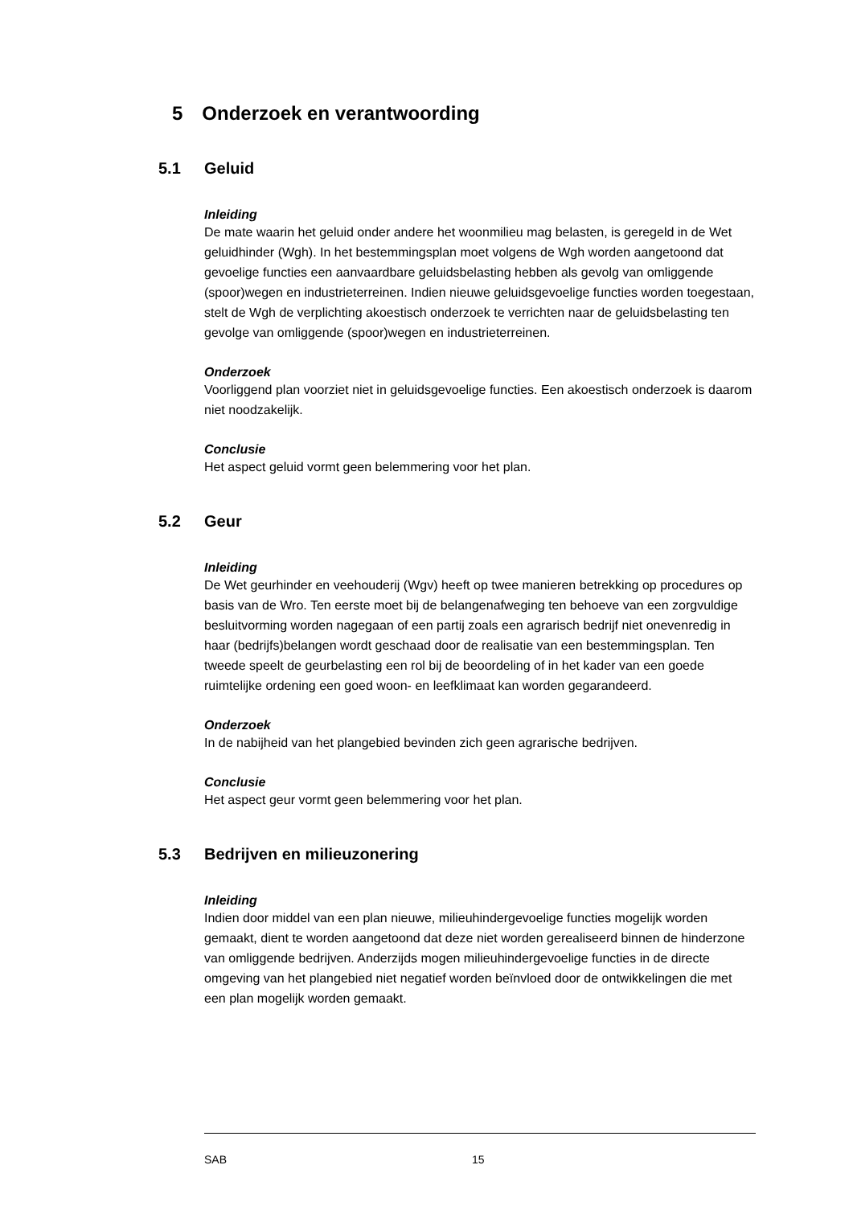5 Onderzoek en verantwoording
5.1 Geluid
Inleiding
De mate waarin het geluid onder andere het woonmilieu mag belasten, is geregeld in de Wet geluidhinder (Wgh). In het bestemmingsplan moet volgens de Wgh worden aangetoond dat gevoelige functies een aanvaardbare geluidsbelasting hebben als gevolg van omliggende (spoor)wegen en industrieterreinen. Indien nieuwe geluidsgevoelige functies worden toegestaan, stelt de Wgh de verplichting akoestisch onderzoek te verrichten naar de geluidsbelasting ten gevolge van omliggende (spoor)wegen en industrieterreinen.
Onderzoek
Voorliggend plan voorziet niet in geluidsgevoelige functies. Een akoestisch onderzoek is daarom niet noodzakelijk.
Conclusie
Het aspect geluid vormt geen belemmering voor het plan.
5.2 Geur
Inleiding
De Wet geurhinder en veehouderij (Wgv) heeft op twee manieren betrekking op procedures op basis van de Wro. Ten eerste moet bij de belangenafweging ten behoeve van een zorgvuldige besluitvorming worden nagegaan of een partij zoals een agrarisch bedrijf niet onevenredig in haar (bedrijfs)belangen wordt geschaad door de realisatie van een bestemmingsplan. Ten tweede speelt de geurbelasting een rol bij de beoordeling of in het kader van een goede ruimtelijke ordening een goed woon- en leefklimaat kan worden gegarandeerd.
Onderzoek
In de nabijheid van het plangebied bevinden zich geen agrarische bedrijven.
Conclusie
Het aspect geur vormt geen belemmering voor het plan.
5.3 Bedrijven en milieuzonering
Inleiding
Indien door middel van een plan nieuwe, milieuhindergevoelige functies mogelijk worden gemaakt, dient te worden aangetoond dat deze niet worden gerealiseerd binnen de hinderzone van omliggende bedrijven. Anderzijds mogen milieuhindergevoelige functies in de directe omgeving van het plangebied niet negatief worden beïnvloed door de ontwikkelingen die met een plan mogelijk worden gemaakt.
SAB 15